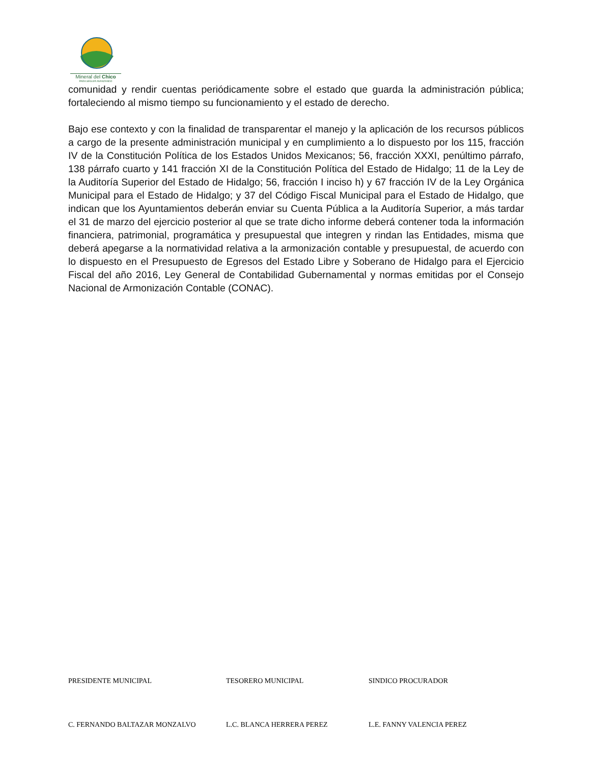Mineral del Chico
PARA SEGUIR AVANZANDO
comunidad y rendir cuentas periódicamente sobre el estado que guarda la administración pública; fortaleciendo al mismo tiempo su funcionamiento y el estado de derecho.
Bajo ese contexto y con la finalidad de transparentar el manejo y la aplicación de los recursos públicos a cargo de la presente administración municipal y en cumplimiento a lo dispuesto por los 115, fracción IV de la Constitución Política de los Estados Unidos Mexicanos; 56, fracción XXXI, penúltimo párrafo, 138 párrafo cuarto y 141 fracción XI de la Constitución Política del Estado de Hidalgo; 11 de la Ley de la Auditoría Superior del Estado de Hidalgo; 56, fracción I inciso h) y 67 fracción IV de la Ley Orgánica Municipal para el Estado de Hidalgo; y 37 del Código Fiscal Municipal para el Estado de Hidalgo, que indican que los Ayuntamientos deberán enviar su Cuenta Pública a la Auditoría Superior, a más tardar el 31 de marzo del ejercicio posterior al que se trate dicho informe deberá contener toda la información financiera, patrimonial, programática y presupuestal que integren y rindan las Entidades, misma que deberá apegarse a la normatividad relativa a la armonización contable y presupuestal, de acuerdo con lo dispuesto en el Presupuesto de Egresos del Estado Libre y Soberano de Hidalgo para el Ejercicio Fiscal del año 2016, Ley General de Contabilidad Gubernamental y normas emitidas por el Consejo Nacional de Armonización Contable (CONAC).
PRESIDENTE MUNICIPAL TESORERO MUNICIPAL SINDICO PROCURADOR
C. FERNANDO BALTAZAR MONZALVO L.C. BLANCA HERRERA PEREZ L.E. FANNY VALENCIA PEREZ